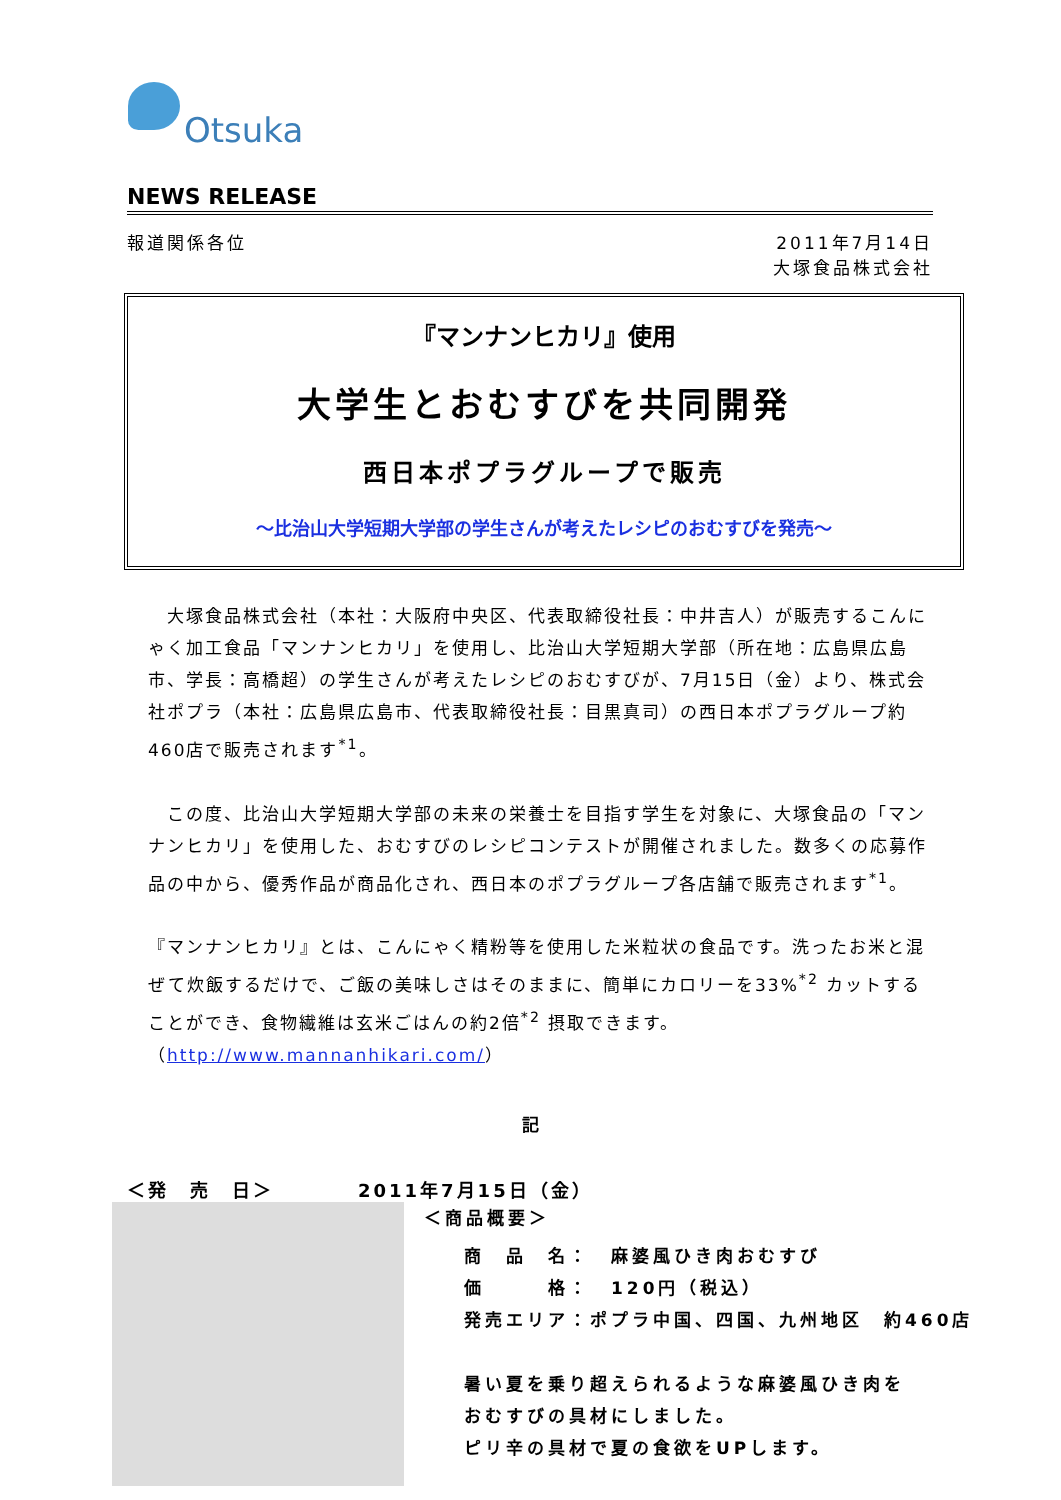Otsuka
NEWS RELEASE
報道関係各位 2011年7月14日
大塚食品株式会社
『マンナンヒカリ』使用
大学生とおむすびを共同開発
西日本ポプラグループで販売
～比治山大学短期大学部の学生さんが考えたレシピのおむすびを発売～
　大塚食品株式会社（本社：大阪府中央区、代表取締役社長：中井吉人）が販売するこんにゃく加工食品「マンナンヒカリ」を使用し、比治山大学短期大学部（所在地：広島県広島市、学長：高橋超）の学生さんが考えたレシピのおむすびが、7月15日（金）より、株式会社ポプラ（本社：広島県広島市、代表取締役社長：目黒真司）の西日本ポプラグループ約460店で販売されます<sup>*1</sup>。
　この度、比治山大学短期大学部の未来の栄養士を目指す学生を対象に、大塚食品の「マンナンヒカリ」を使用した、おむすびのレシピコンテストが開催されました。数多くの応募作品の中から、優秀作品が商品化され、西日本のポプラグループ各店舗で販売されます<sup>*1</sup>。
『マンナンヒカリ』とは、こんにゃく精粉等を使用した米粒状の食品です。洗ったお米と混ぜて炊飯するだけで、ご飯の美味しさはそのままに、簡単にカロリーを33%<sup>*2</sup> カットすることができ、食物繊維は玄米ごはんの約2倍<sup>*2</sup> 摂取できます。
（http://www.mannanhikari.com/）
記
＜発　売　日＞　　　　2011年7月15日（金）
＜商品概要＞
商　品　名：　麻婆風ひき肉おむすび
価　　　格：　120円（税込）
発売エリア：ポプラ中国、四国、九州地区　約460店
暑い夏を乗り超えられるような麻婆風ひき肉を
おむすびの具材にしました。
ピリ辛の具材で夏の食欲をUPします。